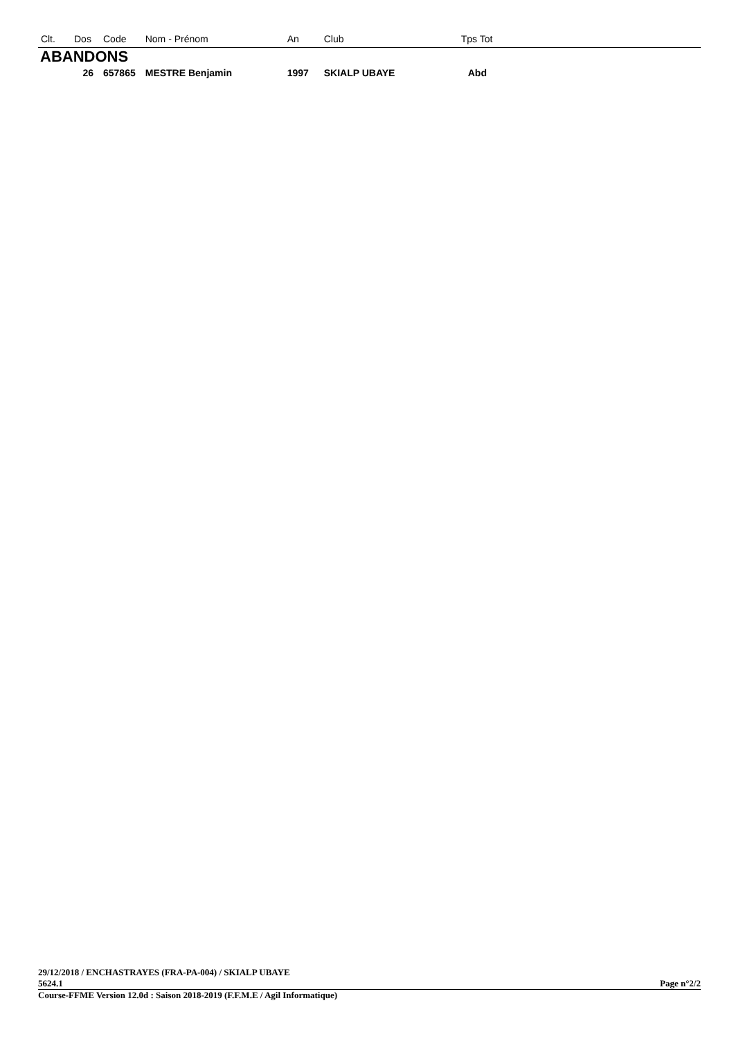| Clt. | Dos | Code | Nom - Prénom | An | Club | Tps Tot |
| --- | --- | --- | --- | --- | --- | --- |
| ABANDONS | | | | | | |
| | 26 | 657865 | MESTRE Benjamin | 1997 | SKIALP UBAYE | Abd |
29/12/2018 / ENCHASTRAYES (FRA-PA-004) / SKIALP UBAYE
5624.1 Page n°2/2
Course-FFME Version 12.0d : Saison 2018-2019 (F.F.M.E / Agil Informatique)